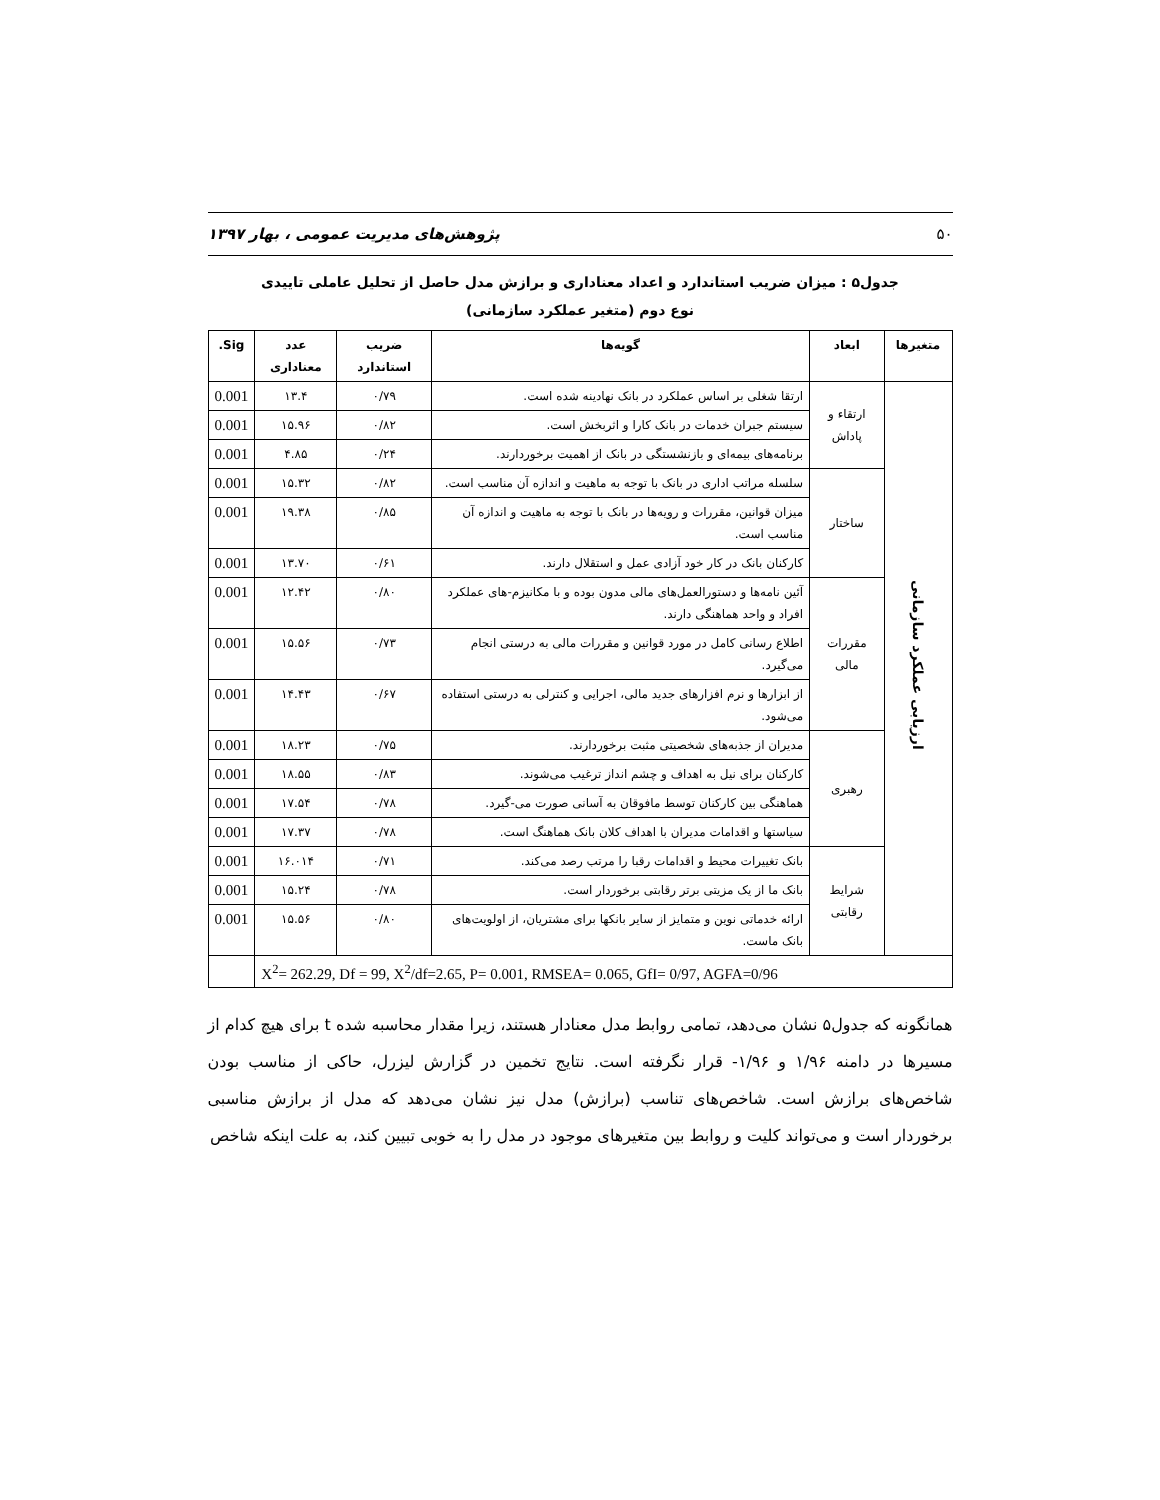۵۰ پژوهش‌های مدیریت عمومی ، بهار ۱۳۹۷
جدول۵ : میزان ضریب استاندارد و اعداد معناداری و برازش مدل حاصل از تحلیل عاملی تاییدی
نوع دوم (متغیر عملکرد سازمانی)
| متغیرها | ابعاد | گویه‌ها | ضریب استاندارد | عدد معناداری | Sig. |
| --- | --- | --- | --- | --- | --- |
| ارزیابی عملکرد سازمانی | ارتقاء و پاداش | ارتقا شغلی بر اساس عملکرد در بانک نهادینه شده است. | ۰/۷۹ | ۱۳.۴ | 0.001 |
| | | سیستم جبران خدمات در بانک کارا و اثربخش است. | ۰/۸۲ | ۱۵.۹۶ | 0.001 |
| | | برنامه‌های بیمه‌ای و بازنشستگی در بانک از اهمیت برخوردارند. | ۰/۲۴ | ۴.۸۵ | 0.001 |
| | ساختار | سلسله مراتب اداری در بانک با توجه به ماهیت و اندازه آن مناسب است. | ۰/۸۲ | ۱۵.۳۲ | 0.001 |
| | | میزان قوانین، مقررات و رویه‌ها در بانک با توجه به ماهیت و اندازه آن مناسب است. | ۰/۸۵ | ۱۹.۳۸ | 0.001 |
| | | کارکنان بانک در کار خود آزادی عمل و استقلال دارند. | ۰/۶۱ | ۱۳.۷۰ | 0.001 |
| | مقررات مالی | آئین نامه‌ها و دستورالعمل‌های مالی مدون بوده و با مکانیزم-های عملکرد افراد و واحد هماهنگی دارند. | ۰/۸۰ | ۱۲.۴۲ | 0.001 |
| | | اطلاع رسانی کامل در مورد قوانین و مقررات مالی به درستی انجام می‌گیرد. | ۰/۷۳ | ۱۵.۵۶ | 0.001 |
| | | از ابزارها و نرم افزارهای جدید مالی، اجرایی و کنترلی به درستی استفاده می‌شود. | ۰/۶۷ | ۱۴.۴۳ | 0.001 |
| | رهبری | مدیران از جذبه‌های شخصیتی مثبت برخوردارند. | ۰/۷۵ | ۱۸.۲۳ | 0.001 |
| | | کارکنان برای نیل به اهداف و چشم انداز ترغیب می‌شوند. | ۰/۸۳ | ۱۸.۵۵ | 0.001 |
| | | هماهنگی بین کارکنان توسط مافوقان به آسانی صورت می-گیرد. | ۰/۷۸ | ۱۷.۵۴ | 0.001 |
| | | سیاستها و اقدامات مدیران با اهداف کلان بانک هماهنگ است. | ۰/۷۸ | ۱۷.۳۷ | 0.001 |
| | شرایط رقابتی | بانک تغییرات محیط و اقدامات رقبا را مرتب رصد می‌کند. | ۰/۷۱ | ۱۶.۰۱۴ | 0.001 |
| | | بانک ما از یک مزیتی برتر رقابتی برخوردار است. | ۰/۷۸ | ۱۵.۲۴ | 0.001 |
| | | ارائه خدماتی نوین و متمایز از سایر بانکها برای مشتریان، از اولویت‌های بانک ماست. | ۰/۸۰ | ۱۵.۵۶ | 0.001 |
| X<sup>2</sup>= 262.29, Df = 99, X<sup>2</sup>/df=2.65, P= 0.001, RMSEA= 0.065, GfI= 0/97, AGFA=0/96 | | | | | |
همانگونه که جدول۵ نشان می‌دهد، تمامی روابط مدل معنادار هستند، زیرا مقدار محاسبه شده t برای هیچ کدام از مسیرها در دامنه ۱/۹۶ و ۱/۹۶- قرار نگرفته است. نتایج تخمین در گزارش لیزرل، حاکی از مناسب بودن شاخص‌های برازش است. شاخص‌های تناسب (برازش) مدل نیز نشان می‌دهد که مدل از برازش مناسبی برخوردار است و می‌تواند کلیت و روابط بین متغیرهای موجود در مدل را به خوبی تبیین کند، به علت اینکه شاخص